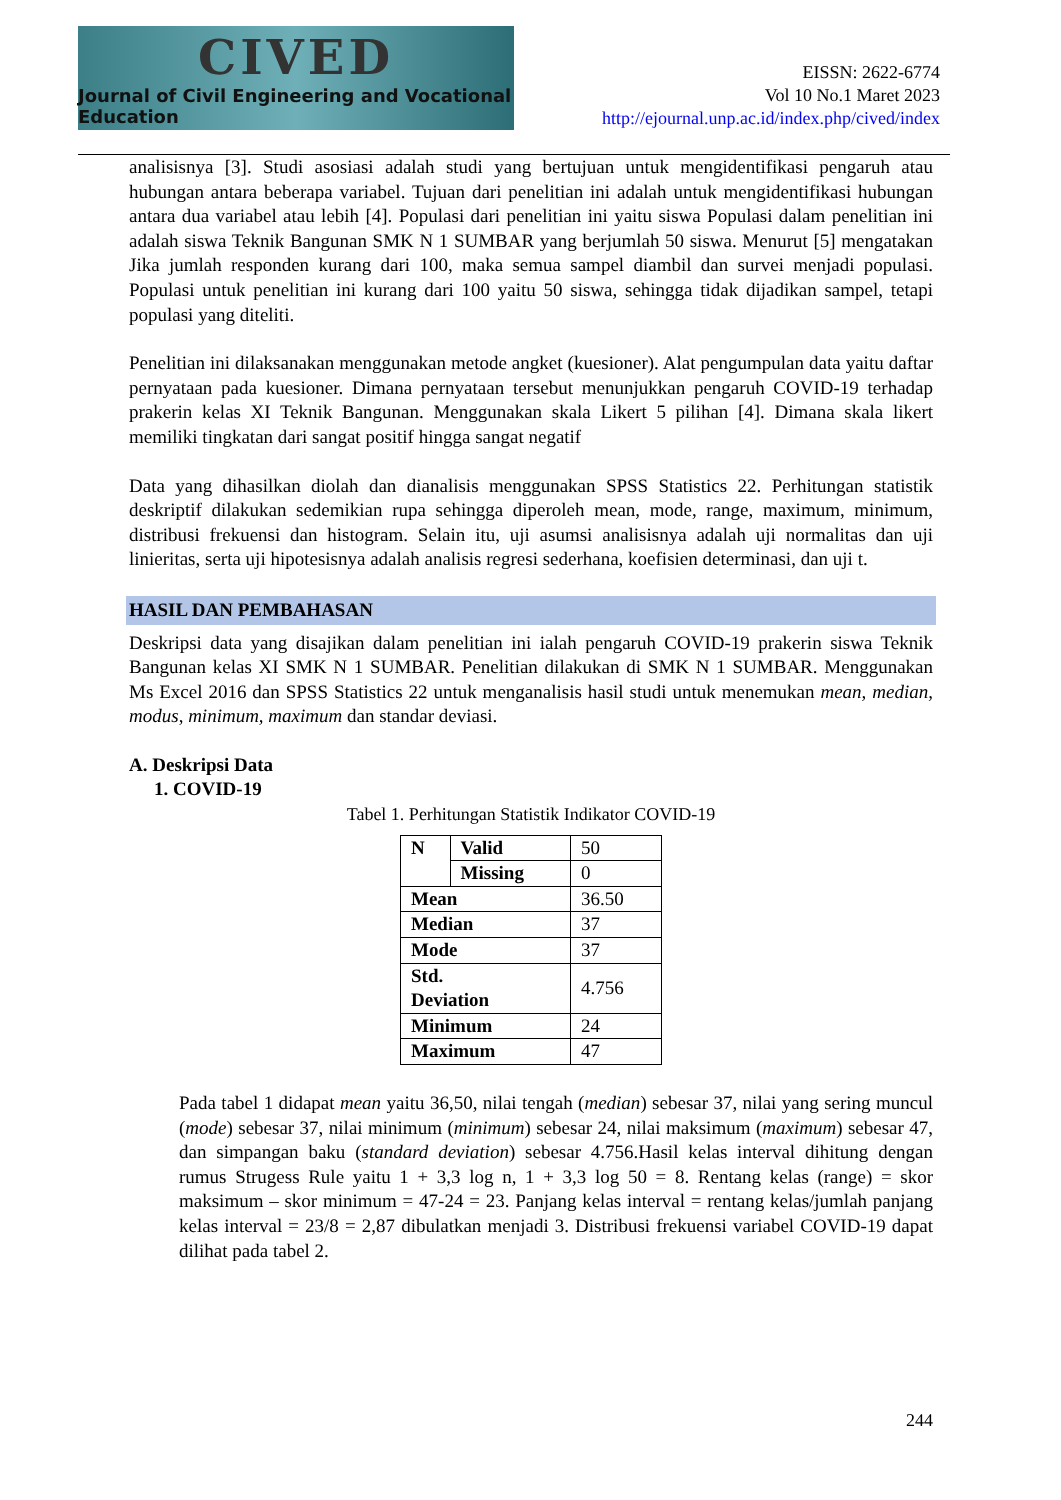CIVED
Journal of Civil Engineering and Vocational Education
EISSN: 2622-6774
Vol 10 No.1 Maret 2023
http://ejournal.unp.ac.id/index.php/cived/index
analisisnya [3]. Studi asosiasi adalah studi yang bertujuan untuk mengidentifikasi pengaruh atau hubungan antara beberapa variabel. Tujuan dari penelitian ini adalah untuk mengidentifikasi hubungan antara dua variabel atau lebih [4]. Populasi dari penelitian ini yaitu siswa Populasi dalam penelitian ini adalah siswa Teknik Bangunan SMK N 1 SUMBAR yang berjumlah 50 siswa. Menurut [5] mengatakan Jika jumlah responden kurang dari 100, maka semua sampel diambil dan survei menjadi populasi. Populasi untuk penelitian ini kurang dari 100 yaitu 50 siswa, sehingga tidak dijadikan sampel, tetapi populasi yang diteliti.
Penelitian ini dilaksanakan menggunakan metode angket (kuesioner). Alat pengumpulan data yaitu daftar pernyataan pada kuesioner. Dimana pernyataan tersebut menunjukkan pengaruh COVID-19 terhadap prakerin kelas XI Teknik Bangunan. Menggunakan skala Likert 5 pilihan [4]. Dimana skala likert memiliki tingkatan dari sangat positif hingga sangat negatif
Data yang dihasilkan diolah dan dianalisis menggunakan SPSS Statistics 22. Perhitungan statistik deskriptif dilakukan sedemikian rupa sehingga diperoleh mean, mode, range, maximum, minimum, distribusi frekuensi dan histogram. Selain itu, uji asumsi analisisnya adalah uji normalitas dan uji linieritas, serta uji hipotesisnya adalah analisis regresi sederhana, koefisien determinasi, dan uji t.
HASIL DAN PEMBAHASAN
Deskripsi data yang disajikan dalam penelitian ini ialah pengaruh COVID-19 prakerin siswa Teknik Bangunan kelas XI SMK N 1 SUMBAR. Penelitian dilakukan di SMK N 1 SUMBAR. Menggunakan Ms Excel 2016 dan SPSS Statistics 22 untuk menganalisis hasil studi untuk menemukan mean, median, modus, minimum, maximum dan standar deviasi.
A. Deskripsi Data
1. COVID-19
Tabel 1. Perhitungan Statistik Indikator COVID-19
| N | Valid | 50 |
| | Missing | 0 |
| Mean | | 36.50 |
| Median | | 37 |
| Mode | | 37 |
| Std. Deviation | | 4.756 |
| Minimum | | 24 |
| Maximum | | 47 |
Pada tabel 1 didapat mean yaitu 36,50, nilai tengah (median) sebesar 37, nilai yang sering muncul (mode) sebesar 37, nilai minimum (minimum) sebesar 24, nilai maksimum (maximum) sebesar 47, dan simpangan baku (standard deviation) sebesar 4.756.Hasil kelas interval dihitung dengan rumus Strugess Rule yaitu 1 + 3,3 log n, 1 + 3,3 log 50 = 8. Rentang kelas (range) = skor maksimum – skor minimum = 47-24 = 23. Panjang kelas interval = rentang kelas/jumlah panjang kelas interval = 23/8 = 2,87 dibulatkan menjadi 3. Distribusi frekuensi variabel COVID-19 dapat dilihat pada tabel 2.
244